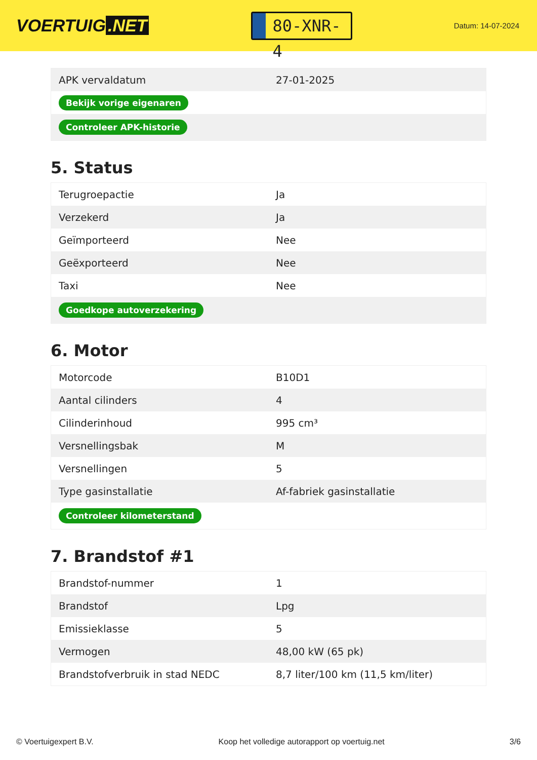VOERTUIG.NET
80-XNR-4
Datum: 14-07-2024
| APK vervaldatum | 27-01-2025 |
| Bekijk vorige eigenaren | |
| Controleer APK-historie | |
5. Status
| Terugroepactie | Ja |
| Verzekerd | Ja |
| Geïmporteerd | Nee |
| Geëxporteerd | Nee |
| Taxi | Nee |
| Goedkope autoverzekering | |
6. Motor
| Motorcode | B10D1 |
| Aantal cilinders | 4 |
| Cilinderinhoud | 995 cm³ |
| Versnellingsbak | M |
| Versnellingen | 5 |
| Type gasinstallatie | Af-fabriek gasinstallatie |
| Controleer kilometerstand | |
7. Brandstof #1
| Brandstof-nummer | 1 |
| Brandstof | Lpg |
| Emissieklasse | 5 |
| Vermogen | 48,00 kW (65 pk) |
| Brandstofverbruik in stad NEDC | 8,7 liter/100 km (11,5 km/liter) |
© Voertuigexpert B.V. Koop het volledige autorapport op voertuig.net 3/6